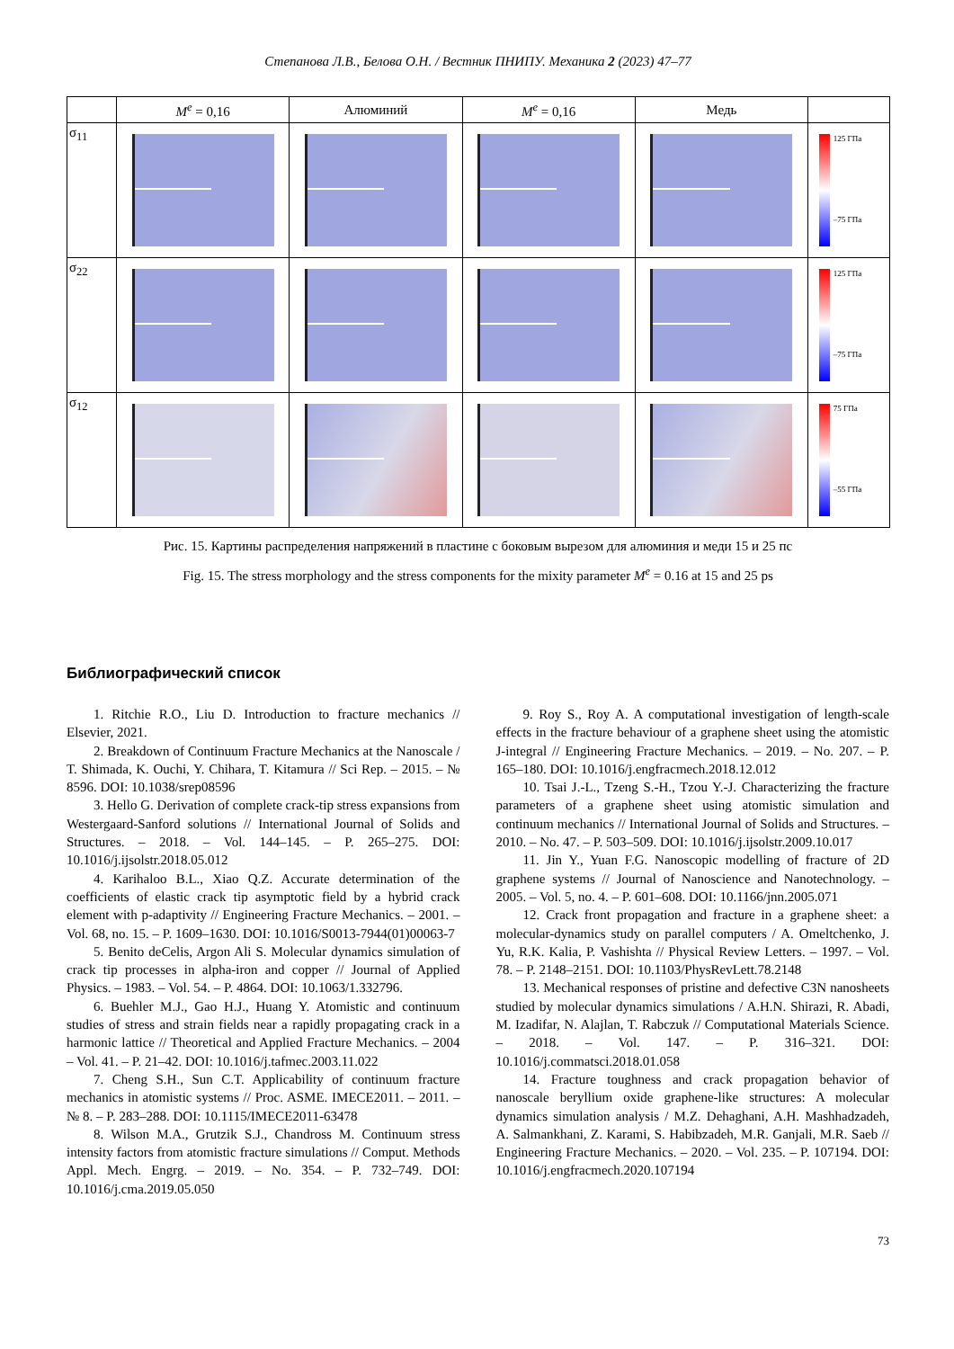Степанова Л.В., Белова О.Н. / Вестник ПНИПУ. Механика 2 (2023) 47–77
| | M<sup>e</sup> = 0,16 | Алюминий | M<sup>e</sup> = 0,16 | Медь | |
| --- | --- | --- | --- | --- | --- |
| σ<sub>11</sub> | | | | | 125 ГПа –75 ГПа |
| σ<sub>22</sub> | | | | | 125 ГПа –75 ГПа |
| σ<sub>12</sub> | | | | | 75 ГПа –55 ГПа |
Рис. 15. Картины распределения напряжений в пластине с боковым вырезом для алюминия и меди 15 и 25 пс
Fig. 15. The stress morphology and the stress components for the mixity parameter M<sup>e</sup> = 0.16 at 15 and 25 ps
Библиографический список
1. Ritchie R.O., Liu D. Introduction to fracture mechanics // Elsevier, 2021.
2. Breakdown of Continuum Fracture Mechanics at the Nanoscale / T. Shimada, K. Ouchi, Y. Chihara, T. Kitamura // Sci Rep. – 2015. – № 8596. DOI: 10.1038/srep08596
3. Hello G. Derivation of complete crack-tip stress expansions from Westergaard-Sanford solutions // International Journal of Solids and Structures. – 2018. – Vol. 144–145. – P. 265–275. DOI: 10.1016/j.ijsolstr.2018.05.012
4. Karihaloo B.L., Xiao Q.Z. Accurate determination of the coefficients of elastic crack tip asymptotic field by a hybrid crack element with p-adaptivity // Engineering Fracture Mechanics. – 2001. – Vol. 68, no. 15. – P. 1609–1630. DOI: 10.1016/S0013-7944(01)00063-7
5. Benito deCelis, Argon Ali S. Molecular dynamics simulation of crack tip processes in alpha-iron and copper // Journal of Applied Physics. – 1983. – Vol. 54. – P. 4864. DOI: 10.1063/1.332796.
6. Buehler M.J., Gao H.J., Huang Y. Atomistic and continuum studies of stress and strain fields near a rapidly propagating crack in a harmonic lattice // Theoretical and Applied Fracture Mechanics. – 2004 – Vol. 41. – P. 21–42. DOI: 10.1016/j.tafmec.2003.11.022
7. Cheng S.H., Sun C.T. Applicability of continuum fracture mechanics in atomistic systems // Proc. ASME. IMECE2011. – 2011. – № 8. – P. 283–288. DOI: 10.1115/IMECE2011-63478
8. Wilson M.A., Grutzik S.J., Chandross M. Continuum stress intensity factors from atomistic fracture simulations // Comput. Methods Appl. Mech. Engrg. – 2019. – No. 354. – P. 732–749. DOI: 10.1016/j.cma.2019.05.050
9. Roy S., Roy A. A computational investigation of length-scale effects in the fracture behaviour of a graphene sheet using the atomistic J-integral // Engineering Fracture Mechanics. – 2019. – No. 207. – P. 165–180. DOI: 10.1016/j.engfracmech.2018.12.012
10. Tsai J.-L., Tzeng S.-H., Tzou Y.-J. Characterizing the fracture parameters of a graphene sheet using atomistic simulation and continuum mechanics // International Journal of Solids and Structures. – 2010. – No. 47. – P. 503–509. DOI: 10.1016/j.ijsolstr.2009.10.017
11. Jin Y., Yuan F.G. Nanoscopic modelling of fracture of 2D graphene systems // Journal of Nanoscience and Nanotechnology. – 2005. – Vol. 5, no. 4. – P. 601–608. DOI: 10.1166/jnn.2005.071
12. Crack front propagation and fracture in a graphene sheet: a molecular-dynamics study on parallel computers / A. Omeltchenko, J. Yu, R.K. Kalia, P. Vashishta // Physical Review Letters. – 1997. – Vol. 78. – P. 2148–2151. DOI: 10.1103/PhysRevLett.78.2148
13. Mechanical responses of pristine and defective C3N nanosheets studied by molecular dynamics simulations / A.H.N. Shirazi, R. Abadi, M. Izadifar, N. Alajlan, T. Rabczuk // Computational Materials Science. – 2018. – Vol. 147. – P. 316–321. DOI: 10.1016/j.commatsci.2018.01.058
14. Fracture toughness and crack propagation behavior of nanoscale beryllium oxide graphene-like structures: A molecular dynamics simulation analysis / M.Z. Dehaghani, A.H. Mashhadzadeh, A. Salmankhani, Z. Karami, S. Habibzadeh, M.R. Ganjali, M.R. Saeb // Engineering Fracture Mechanics. – 2020. – Vol. 235. – P. 107194. DOI: 10.1016/j.engfracmech.2020.107194
73